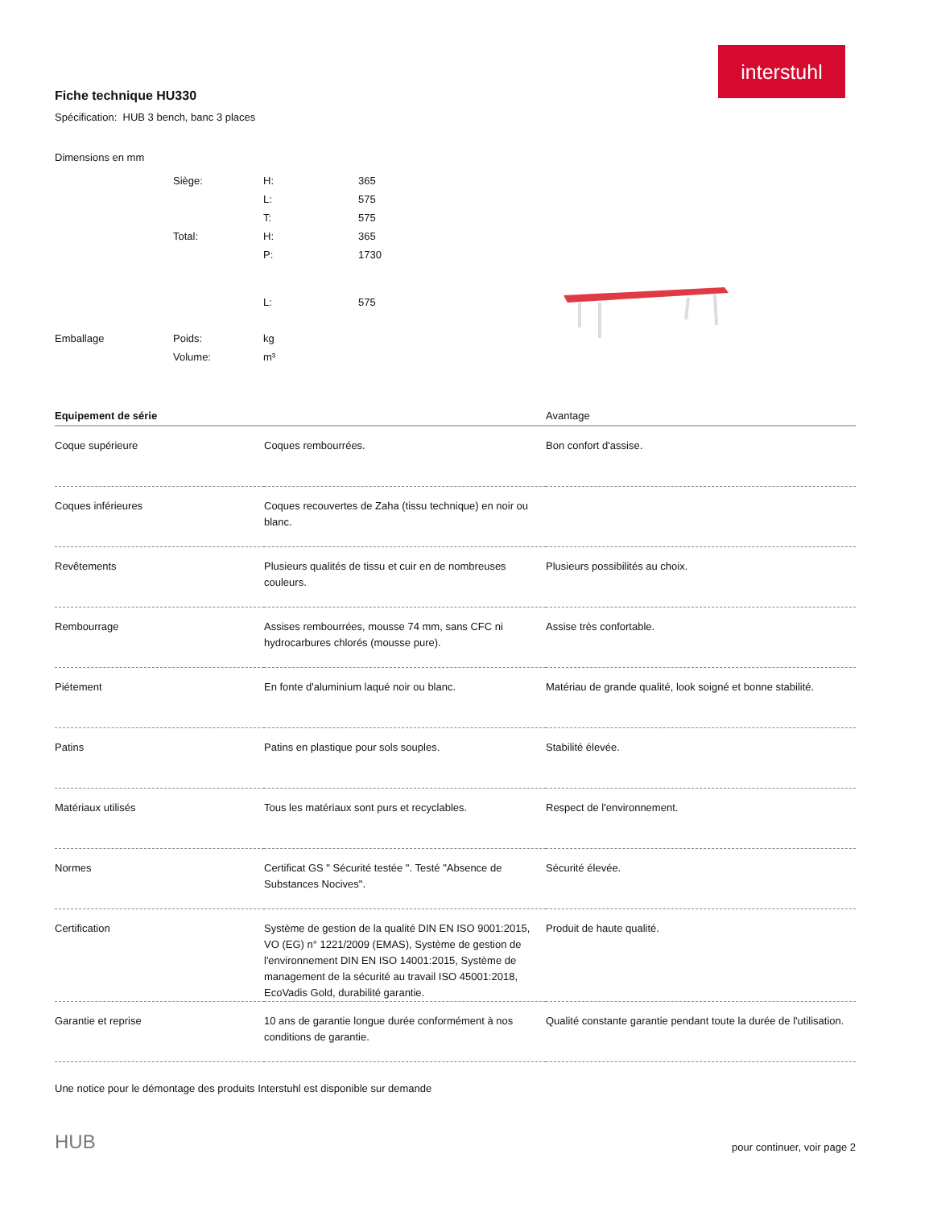interstuhl
Fiche technique HU330
Spécification: HUB 3 bench, banc 3 places
Dimensions en mm
| | Siège: | H: | 365 |
| | | L: | 575 |
| | | T: | 575 |
| | Total: | H: | 365 |
| | | P: | 1730 |
| | | L: | 575 |
| Emballage | Poids: | kg | |
| | Volume: | m³ | |
| Equipement de série | | Avantage |
| --- | --- | --- |
| Coque supérieure | Coques rembourrées. | Bon confort d'assise. |
| Coques inférieures | Coques recouvertes de Zaha (tissu technique) en noir ou blanc. | |
| Revêtements | Plusieurs qualités de tissu et cuir en de nombreuses couleurs. | Plusieurs possibilités au choix. |
| Rembourrage | Assises rembourrées, mousse 74 mm, sans CFC ni hydrocarbures chlorés (mousse pure). | Assise très confortable. |
| Piétement | En fonte d'aluminium laqué noir ou blanc. | Matériau de grande qualité, look soigné et bonne stabilité. |
| Patins | Patins en plastique pour sols souples. | Stabilité élevée. |
| Matériaux utilisés | Tous les matériaux sont purs et recyclables. | Respect de l'environnement. |
| Normes | Certificat GS " Sécurité testée ". Testé "Absence de Substances Nocives". | Sécurité élevée. |
| Certification | Système de gestion de la qualité DIN EN ISO 9001:2015, VO (EG) n° 1221/2009 (EMAS), Système de gestion de l'environnement DIN EN ISO 14001:2015, Système de management de la sécurité au travail ISO 45001:2018, EcoVadis Gold, durabilité garantie. | Produit de haute qualité. |
| Garantie et reprise | 10 ans de garantie longue durée conformément à nos conditions de garantie. | Qualité constante garantie pendant toute la durée de l'utilisation. |
Une notice pour le démontage des produits Interstuhl est disponible sur demande
HUB pour continuer, voir page 2